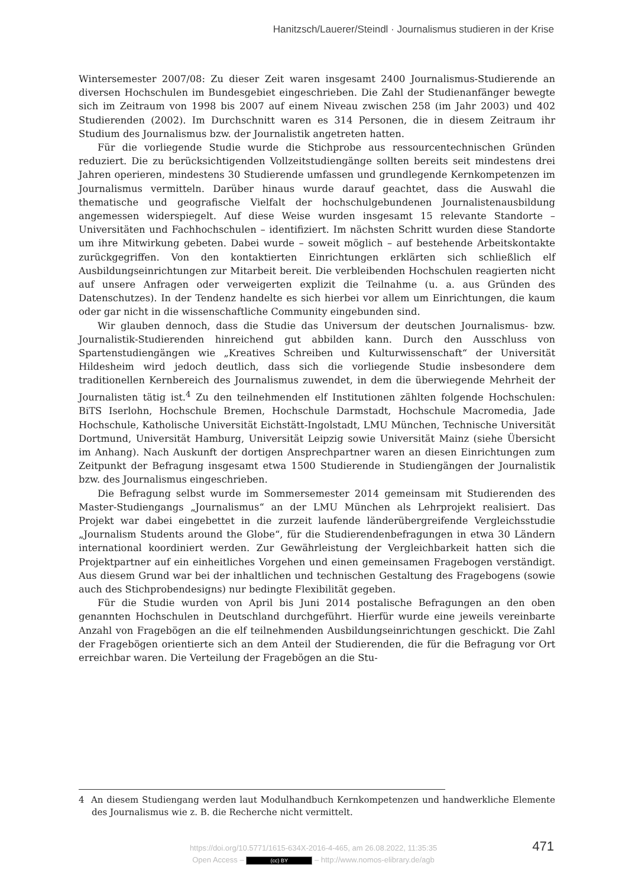Hanitzsch/Lauerer/Steindl · Journalismus studieren in der Krise
Wintersemester 2007/08: Zu dieser Zeit waren insgesamt 2400 Journalismus-Studierende an diversen Hochschulen im Bundesgebiet eingeschrieben. Die Zahl der Studienanfänger bewegte sich im Zeitraum von 1998 bis 2007 auf einem Niveau zwischen 258 (im Jahr 2003) und 402 Studierenden (2002). Im Durchschnitt waren es 314 Personen, die in diesem Zeitraum ihr Studium des Journalismus bzw. der Journalistik angetreten hatten.
Für die vorliegende Studie wurde die Stichprobe aus ressourcentechnischen Gründen reduziert. Die zu berücksichtigenden Vollzeitstudiengänge sollten bereits seit mindestens drei Jahren operieren, mindestens 30 Studierende umfassen und grundlegende Kernkompetenzen im Journalismus vermitteln. Darüber hinaus wurde darauf geachtet, dass die Auswahl die thematische und geografische Vielfalt der hochschulgebundenen Journalistenausbildung angemessen widerspiegelt. Auf diese Weise wurden insgesamt 15 relevante Standorte – Universitäten und Fachhochschulen – identifiziert. Im nächsten Schritt wurden diese Standorte um ihre Mitwirkung gebeten. Dabei wurde – soweit möglich – auf bestehende Arbeitskontakte zurückgegriffen. Von den kontaktierten Einrichtungen erklärten sich schließlich elf Ausbildungseinrichtungen zur Mitarbeit bereit. Die verbleibenden Hochschulen reagierten nicht auf unsere Anfragen oder verweigerten explizit die Teilnahme (u. a. aus Gründen des Datenschutzes). In der Tendenz handelte es sich hierbei vor allem um Einrichtungen, die kaum oder gar nicht in die wissenschaftliche Community eingebunden sind.
Wir glauben dennoch, dass die Studie das Universum der deutschen Journalismus- bzw. Journalistik-Studierenden hinreichend gut abbilden kann. Durch den Ausschluss von Spartenstudiengängen wie „Kreatives Schreiben und Kulturwissenschaft“ der Universität Hildesheim wird jedoch deutlich, dass sich die vorliegende Studie insbesondere dem traditionellen Kernbereich des Journalismus zuwendet, in dem die überwiegende Mehrheit der Journalisten tätig ist.<sup>4</sup> Zu den teilnehmenden elf Institutionen zählten folgende Hochschulen: BiTS Iserlohn, Hochschule Bremen, Hochschule Darmstadt, Hochschule Macromedia, Jade Hochschule, Katholische Universität Eichstätt-Ingolstadt, LMU München, Technische Universität Dortmund, Universität Hamburg, Universität Leipzig sowie Universität Mainz (siehe Übersicht im Anhang). Nach Auskunft der dortigen Ansprechpartner waren an diesen Einrichtungen zum Zeitpunkt der Befragung insgesamt etwa 1500 Studierende in Studiengängen der Journalistik bzw. des Journalismus eingeschrieben.
Die Befragung selbst wurde im Sommersemester 2014 gemeinsam mit Studierenden des Master-Studiengangs „Journalismus“ an der LMU München als Lehrprojekt realisiert. Das Projekt war dabei eingebettet in die zurzeit laufende länderübergreifende Vergleichsstudie „Journalism Students around the Globe“, für die Studierendenbefragungen in etwa 30 Ländern international koordiniert werden. Zur Gewährleistung der Vergleichbarkeit hatten sich die Projektpartner auf ein einheitliches Vorgehen und einen gemeinsamen Fragebogen verständigt. Aus diesem Grund war bei der inhaltlichen und technischen Gestaltung des Fragebogens (sowie auch des Stichprobendesigns) nur bedingte Flexibilität gegeben.
Für die Studie wurden von April bis Juni 2014 postalische Befragungen an den oben genannten Hochschulen in Deutschland durchgeführt. Hierfür wurde eine jeweils vereinbarte Anzahl von Fragebögen an die elf teilnehmenden Ausbildungseinrichtungen geschickt. Die Zahl der Fragebögen orientierte sich an dem Anteil der Studierenden, die für die Befragung vor Ort erreichbar waren. Die Verteilung der Fragebögen an die Stu-
4 An diesem Studiengang werden laut Modulhandbuch Kernkompetenzen und handwerkliche Elemente des Journalismus wie z. B. die Recherche nicht vermittelt.
https://doi.org/10.5771/1615-634X-2016-4-465, am 26.08.2022, 11:35:35
Open Access – (cc) BY – http://www.nomos-elibrary.de/agb
471